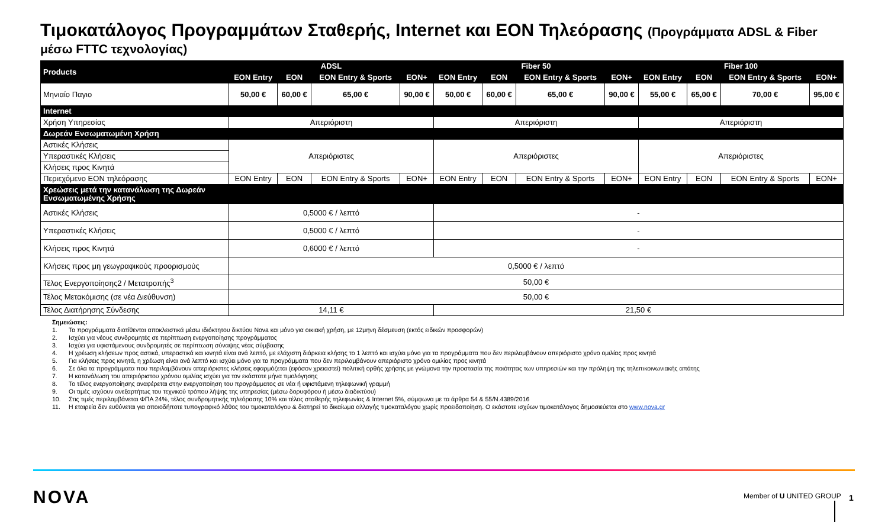Τιμοκατάλογος Προγραμμάτων Σταθερής, Internet και EON Τηλεόρασης (Προγράμματα ADSL & Fiber
μέσω FTTC τεχνολογίας)
| Products | ADSL | | | | Fiber 50 | | | | Fiber 100 | | | |
| --- | --- | --- | --- | --- | --- | --- | --- | --- | --- | --- | --- | --- |
| | EON Entry | EON | EON Entry & Sports | EON+ | EON Entry | EON | EON Entry & Sports | EON+ | EON Entry | EON | EON Entry & Sports | EON+ |
| Μηνιαίο Παγιο | 50,00 € | 60,00 € | 65,00 € | 90,00 € | 50,00 € | 60,00 € | 65,00 € | 90,00 € | 55,00 € | 65,00 € | 70,00 € | 95,00 € |
| Internet | | | | | | | | | | | | |
| Χρήση Υπηρεσίας | Απεριόριστη | | | | Απεριόριστη | | | | Απεριόριστη | | | |
| Δωρεάν Ενσωματωμένη Χρήση | | | | | | | | | | | | |
| Αστικές Κλήσεις | Απεριόριστες | | | | Απεριόριστες | | | | Απεριόριστες | | | |
| Υπεραστικές Κλήσεις | | | | | | | | | | | | |
| Κλήσεις προς Κινητά | | | | | | | | | | | | |
| Περιεχόμενο EON τηλεόρασης | EON Entry | EON | EON Entry & Sports | EON+ | EON Entry | EON | EON Entry & Sports | EON+ | EON Entry | EON | EON Entry & Sports | EON+ |
| Χρεώσεις μετά την κατανάλωση της Δωρεάν Ενσωματωμένης Χρήσης | | | | | | | | | | | | |
| Αστικές Κλήσεις | 0,5000 € / λεπτό | | | | - | | | | | | | |
| Υπεραστικές Κλήσεις | 0,5000 € / λεπτό | | | | - | | | | | | | |
| Κλήσεις προς Κινητά | 0,6000 € / λεπτό | | | | - | | | | | | | |
| Κλήσεις προς μη γεωγραφικούς προορισμούς | 0,5000 € / λεπτό | | | | | | | | | | | |
| Τέλος Ενεργοποίησης2 / Μετατροπής<sup>3</sup> | 50,00 € | | | | | | | | | | | |
| Τέλος Μετακόμισης (σε νέα Διεύθυνση) | 50,00 € | | | | | | | | | | | |
| Τέλος Διατήρησης Σύνδεσης | 14,11 € | | | | 21,50 € | | | | | | | |
Σημειώσεις:
1. Τα προγράμματα διατίθενται αποκλειστικά μέσω ιδιόκτητου δικτύου Nova και μόνο για οικιακή χρήση, με 12μηνη δέσμευση (εκτός ειδικών προσφορών)
2. Ισχύει για νέους συνδρομητές σε περίπτωση ενεργοποίησης προγράμματος
3. Ισχύει για υφιστάμενους συνδρομητές σε περίπτωση σύναψης νέας σύμβασης
4. Η χρέωση κλήσεων προς αστικά, υπεραστικά και κινητά είναι ανά λεπτό, με ελάχιστη διάρκεια κλήσης το 1 λεπτό και ισχύει μόνο για τα προγράμματα που δεν περιλαμβάνουν απεριόριστο χρόνο ομιλίας προς κινητά
5. Για κλήσεις προς κινητά, η χρέωση είναι ανά λεπτό και ισχύει μόνο για τα προγράμματα που δεν περιλαμβάνουν απεριόριστο χρόνο ομιλίας προς κινητά
6. Σε όλα τα προγράμματα που περιλαμβάνουν απεριόριστες κλήσεις εφαρμόζεται (εφόσον χρειαστεί) πολιτική ορθής χρήσης με γνώμονα την προστασία της ποιότητας των υπηρεσιών και την πρόληψη της τηλεπικοινωνιακής απάτης
7. Η κατανάλωση του απεριόριστου χρόνου ομιλίας ισχύει για τον εκάστοτε μήνα τιμολόγησης
8. Το τέλος ενεργοποίησης αναφέρεται στην ενεργοποίηση του προγράμματος σε νέα ή υφιστάμενη τηλεφωνική γραμμή
9. Οι τιμές ισχύουν ανεξαρτήτως του τεχνικού τρόπου λήψης της υπηρεσίας (μέσω δορυφόρου ή μέσω διαδικτύου)
10. Στις τιμές περιλαμβάνεται ΦΠΑ 24%, τέλος συνδρομητικής τηλεόρασης 10% και τέλος σταθερής τηλεφωνίας & Internet 5%, σύμφωνα με τα άρθρα 54 & 55/Ν.4389/2016
11. Η εταιρεία δεν ευθύνεται για οποιοδήποτε τυπογραφικό λάθος του τιμοκαταλόγου & διατηρεί το δικαίωμα αλλαγής τιμοκαταλόγου χωρίς προειδοποίηση. Ο εκάστοτε ισχύων τιμοκατάλογος δημοσιεύεται στο www.nova.gr
NOVA Member of U UNITED GROUP 1